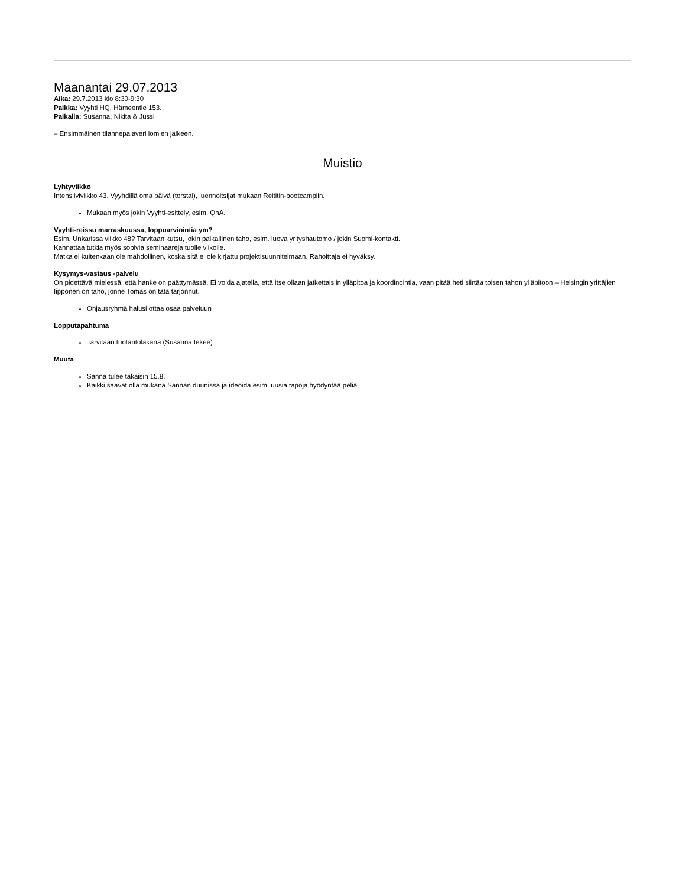Maanantai 29.07.2013
Aika: 29.7.2013 klo 8:30-9:30
Paikka: Vyyhti HQ, Hämeentie 153.
Paikalla: Susanna, Nikita & Jussi
– Ensimmäinen tilannepalaveri lomien jälkeen.
Muistio
Lyhtyviikko
Intensiiviviikko 43, Vyyhdillä oma päivä (torstai), luennoitsijat mukaan Reititin-bootcampiin.
Mukaan myös jokin Vyyhti-esittely, esim. QnA.
Vyyhti-reissu marraskuussa, loppuarviointia ym?
Esim. Unkarissa viikko 48? Tarvitaan kutsu, jokin paikallinen taho, esim. luova yrityshautomo / jokin Suomi-kontakti.
Kannattaa tutkia myös sopivia seminaareja tuolle viikolle.
Matka ei kuitenkaan ole mahdollinen, koska sitä ei ole kirjattu projektisuunnitelmaan. Rahoittaja ei hyväksy.
Kysymys-vastaus -palvelu
On pidettävä mielessä, että hanke on päättymässä. Ei voida ajatella, että itse ollaan jatkettaisiin ylläpitoa ja koordinointia, vaan pitää heti siirtää toisen tahon ylläpitoon – Helsingin yrittäjien Iipponen on taho, jonne Tomas on tätä tarjonnut.
Ohjausryhmä halusi ottaa osaa palveluun
Lopputapahtuma
Tarvitaan tuotantolakana (Susanna tekee)
Muuta
Sanna tulee takaisin 15.8.
Kaikki saavat olla mukana Sannan duunissa ja ideoida esim. uusia tapoja hyödyntää peliä.